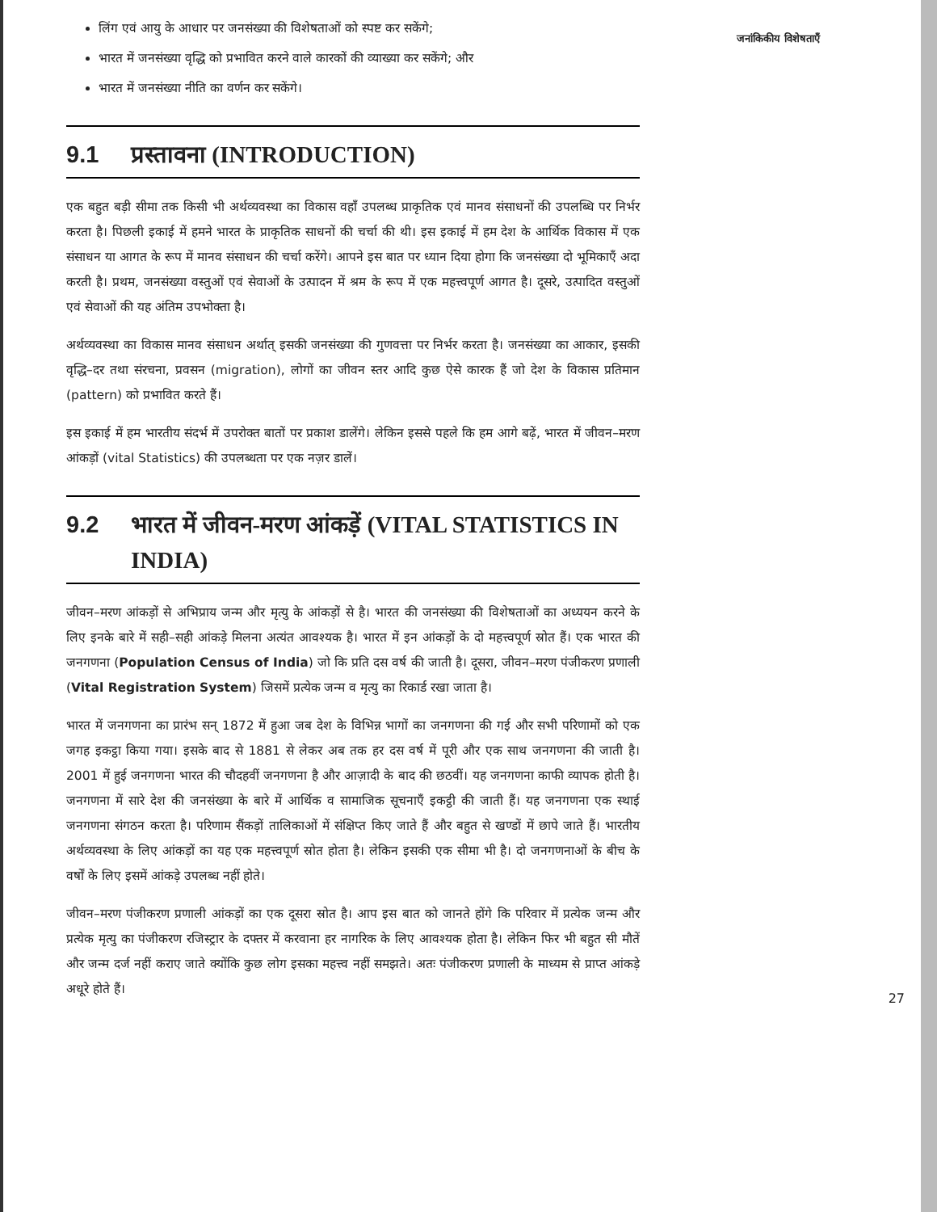लिंग एवं आयु के आधार पर जनसंख्या की विशेषताओं को स्पष्ट कर सकेंगे;
भारत में जनसंख्या वृद्धि को प्रभावित करने वाले कारकों की व्याख्या कर सकेंगे; और
भारत में जनसंख्या नीति का वर्णन कर सकेंगे।
9.1 प्रस्तावना (INTRODUCTION)
एक बहुत बड़ी सीमा तक किसी भी अर्थव्यवस्था का विकास वहाँ उपलब्ध प्राकृतिक एवं मानव संसाधनों की उपलब्धि पर निर्भर करता है। पिछली इकाई में हमने भारत के प्राकृतिक साधनों की चर्चा की थी। इस इकाई में हम देश के आर्थिक विकास में एक संसाधन या आगत के रूप में मानव संसाधन की चर्चा करेंगे। आपने इस बात पर ध्यान दिया होगा कि जनसंख्या दो भूमिकाएँ अदा करती है। प्रथम, जनसंख्या वस्तुओं एवं सेवाओं के उत्पादन में श्रम के रूप में एक महत्त्वपूर्ण आगत है। दूसरे, उत्पादित वस्तुओं एवं सेवाओं की यह अंतिम उपभोक्ता है।
अर्थव्यवस्था का विकास मानव संसाधन अर्थात् इसकी जनसंख्या की गुणवत्ता पर निर्भर करता है। जनसंख्या का आकार, इसकी वृद्धि–दर तथा संरचना, प्रवसन (migration), लोगों का जीवन स्तर आदि कुछ ऐसे कारक हैं जो देश के विकास प्रतिमान (pattern) को प्रभावित करते हैं।
इस इकाई में हम भारतीय संदर्भ में उपरोक्त बातों पर प्रकाश डालेंगे। लेकिन इससे पहले कि हम आगे बढ़ें, भारत में जीवन–मरण आंकड़ों (vital Statistics) की उपलब्धता पर एक नज़र डालें।
9.2 भारत में जीवन-मरण आंकड़ें (VITAL STATISTICS IN INDIA)
जीवन–मरण आंकड़ों से अभिप्राय जन्म और मृत्यु के आंकड़ों से है। भारत की जनसंख्या की विशेषताओं का अध्ययन करने के लिए इनके बारे में सही–सही आंकड़े मिलना अत्यंत आवश्यक है। भारत में इन आंकड़ों के दो महत्त्वपूर्ण स्रोत हैं। एक भारत की जनगणना (Population Census of India) जो कि प्रति दस वर्ष की जाती है। दूसरा, जीवन–मरण पंजीकरण प्रणाली (Vital Registration System) जिसमें प्रत्येक जन्म व मृत्यु का रिकार्ड रखा जाता है।
भारत में जनगणना का प्रारंभ सन् 1872 में हुआ जब देश के विभिन्न भागों का जनगणना की गई और सभी परिणामों को एक जगह इकट्ठा किया गया। इसके बाद से 1881 से लेकर अब तक हर दस वर्ष में पूरी और एक साथ जनगणना की जाती है। 2001 में हुई जनगणना भारत की चौदहवीं जनगणना है और आज़ादी के बाद की छठवीं। यह जनगणना काफी व्यापक होती है। जनगणना में सारे देश की जनसंख्या के बारे में आर्थिक व सामाजिक सूचनाएँ इकट्ठी की जाती हैं। यह जनगणना एक स्थाई जनगणना संगठन करता है। परिणाम सैंकड़ों तालिकाओं में संक्षिप्त किए जाते हैं और बहुत से खण्डों में छापे जाते हैं। भारतीय अर्थव्यवस्था के लिए आंकड़ों का यह एक महत्त्वपूर्ण स्रोत होता है। लेकिन इसकी एक सीमा भी है। दो जनगणनाओं के बीच के वर्षों के लिए इसमें आंकड़े उपलब्ध नहीं होते।
जीवन–मरण पंजीकरण प्रणाली आंकड़ों का एक दूसरा स्रोत है। आप इस बात को जानते होंगे कि परिवार में प्रत्येक जन्म और प्रत्येक मृत्यु का पंजीकरण रजिस्ट्रार के दफ्तर में करवाना हर नागरिक के लिए आवश्यक होता है। लेकिन फिर भी बहुत सी मौतें और जन्म दर्ज नहीं कराए जाते क्योंकि कुछ लोग इसका महत्त्व नहीं समझते। अतः पंजीकरण प्रणाली के माध्यम से प्राप्त आंकड़े अधूरे होते हैं।
जनांकिकीय विशेषताएँ
27